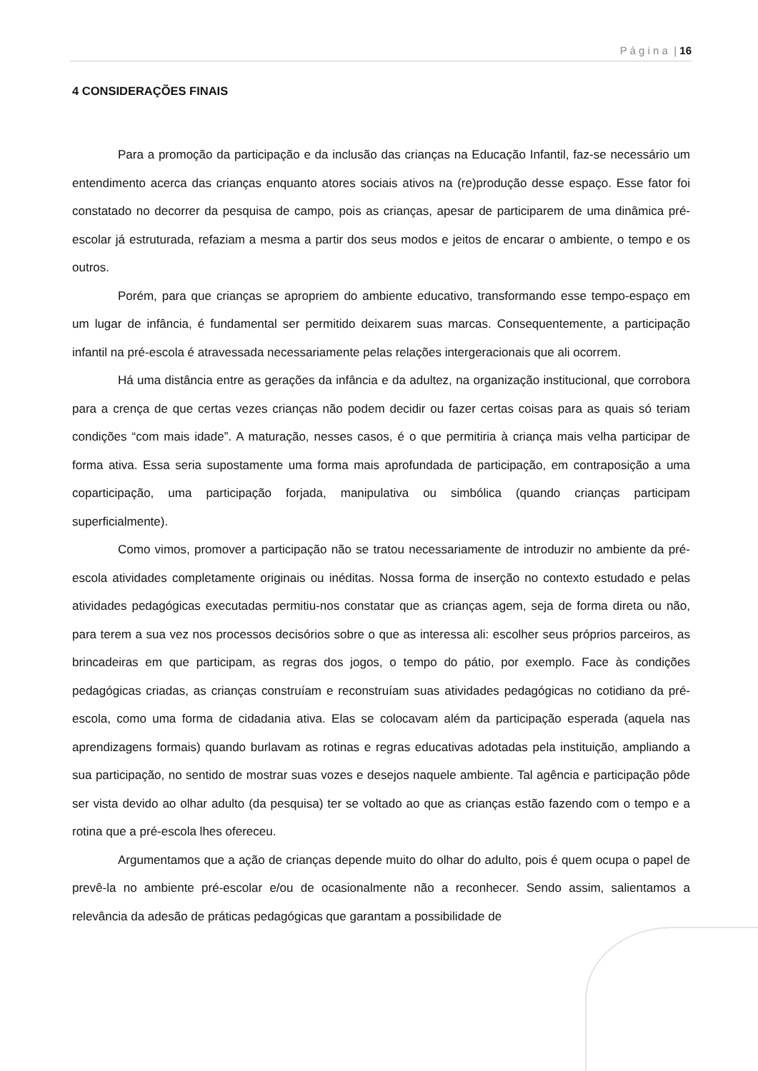P á g i n a | 16
4 CONSIDERAÇÕES FINAIS
Para a promoção da participação e da inclusão das crianças na Educação Infantil, faz-se necessário um entendimento acerca das crianças enquanto atores sociais ativos na (re)produção desse espaço. Esse fator foi constatado no decorrer da pesquisa de campo, pois as crianças, apesar de participarem de uma dinâmica pré-escolar já estruturada, refaziam a mesma a partir dos seus modos e jeitos de encarar o ambiente, o tempo e os outros.
Porém, para que crianças se apropriem do ambiente educativo, transformando esse tempo-espaço em um lugar de infância, é fundamental ser permitido deixarem suas marcas. Consequentemente, a participação infantil na pré-escola é atravessada necessariamente pelas relações intergeracionais que ali ocorrem.
Há uma distância entre as gerações da infância e da adultez, na organização institucional, que corrobora para a crença de que certas vezes crianças não podem decidir ou fazer certas coisas para as quais só teriam condições “com mais idade”. A maturação, nesses casos, é o que permitiria à criança mais velha participar de forma ativa. Essa seria supostamente uma forma mais aprofundada de participação, em contraposição a uma coparticipação, uma participação forjada, manipulativa ou simbólica (quando crianças participam superficialmente).
Como vimos, promover a participação não se tratou necessariamente de introduzir no ambiente da pré-escola atividades completamente originais ou inéditas. Nossa forma de inserção no contexto estudado e pelas atividades pedagógicas executadas permitiu-nos constatar que as crianças agem, seja de forma direta ou não, para terem a sua vez nos processos decisórios sobre o que as interessa ali: escolher seus próprios parceiros, as brincadeiras em que participam, as regras dos jogos, o tempo do pátio, por exemplo. Face às condições pedagógicas criadas, as crianças construíam e reconstruíam suas atividades pedagógicas no cotidiano da pré-escola, como uma forma de cidadania ativa. Elas se colocavam além da participação esperada (aquela nas aprendizagens formais) quando burlavam as rotinas e regras educativas adotadas pela instituição, ampliando a sua participação, no sentido de mostrar suas vozes e desejos naquele ambiente. Tal agência e participação pôde ser vista devido ao olhar adulto (da pesquisa) ter se voltado ao que as crianças estão fazendo com o tempo e a rotina que a pré-escola lhes ofereceu.
Argumentamos que a ação de crianças depende muito do olhar do adulto, pois é quem ocupa o papel de prevê-la no ambiente pré-escolar e/ou de ocasionalmente não a reconhecer. Sendo assim, salientamos a relevância da adesão de práticas pedagógicas que garantam a possibilidade de